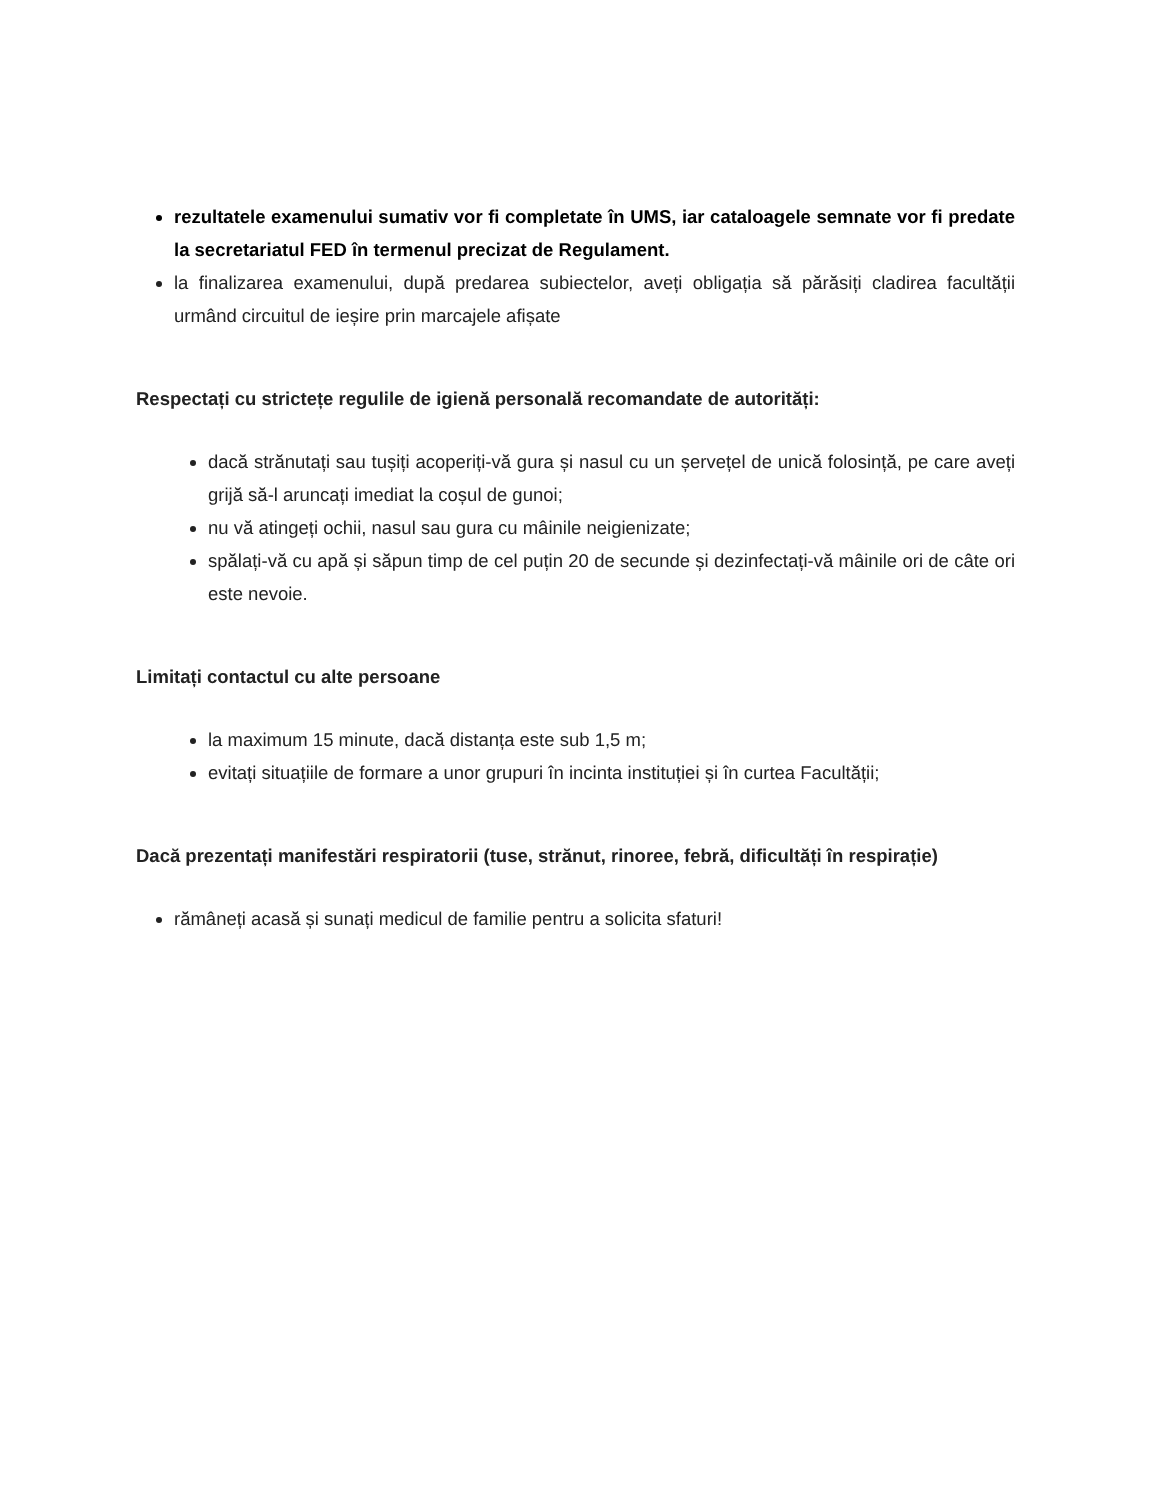rezultatele examenului sumativ vor fi completate în UMS, iar cataloagele semnate vor fi predate la secretariatul FED în termenul precizat de Regulament.
la finalizarea examenului, după predarea subiectelor, aveți obligația să părăsiți cladirea facultății urmând circuitul de ieșire prin marcajele afișate
Respectați cu strictețe regulile de igienă personală recomandate de autorități:
dacă strănutați sau tușiți acoperiți-vă gura și nasul cu un șervețel de unică folosință, pe care aveți grijă să-l aruncați imediat la coșul de gunoi;
nu vă atingeți ochii, nasul sau gura cu mâinile neigienizate;
spălați-vă cu apă și săpun timp de cel puțin 20 de secunde și dezinfectați-vă mâinile ori de câte ori este nevoie.
Limitați contactul cu alte persoane
la maximum 15 minute, dacă distanța este sub 1,5 m;
evitați situațiile de formare a unor grupuri în incinta instituției și în curtea Facultății;
Dacă prezentați manifestări respiratorii (tuse, strănut, rinoree, febră, dificultăți în respirație)
rămâneți acasă și sunați medicul de familie pentru a solicita sfaturi!